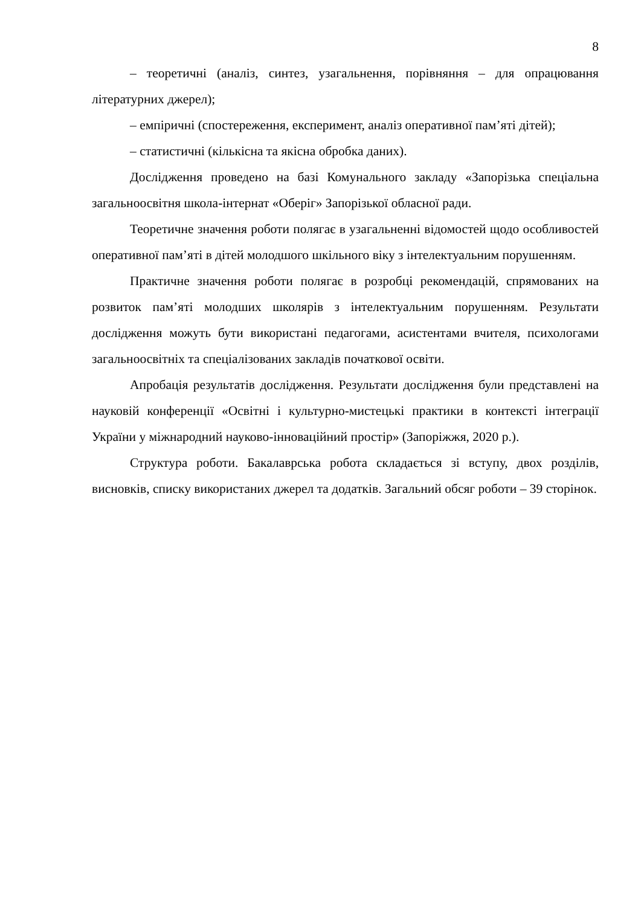8
– теоретичні (аналіз, синтез, узагальнення, порівняння – для опрацювання літературних джерел);
– емпіричні (спостереження, експеримент, аналіз оперативної пам’яті дітей);
– статистичні (кількісна та якісна обробка даних).
Дослідження проведено на базі Комунального закладу «Запорізька спеціальна загальноосвітня школа-інтернат «Оберіг» Запорізької обласної ради.
Теоретичне значення роботи полягає в узагальненні відомостей щодо особливостей оперативної пам’яті в дітей молодшого шкільного віку з інтелектуальним порушенням.
Практичне значення роботи полягає в розробці рекомендацій, спрямованих на розвиток пам’яті молодших школярів з інтелектуальним порушенням. Результати дослідження можуть бути використані педагогами, асистентами вчителя, психологами загальноосвітніх та спеціалізованих закладів початкової освіти.
Апробація результатів дослідження. Результати дослідження були представлені на науковій конференції «Освітні і культурно-мистецькі практики в контексті інтеграції України у міжнародний науково-інноваційний простір» (Запоріжжя, 2020 р.).
Структура роботи. Бакалаврська робота складається зі вступу, двох розділів, висновків, списку використаних джерел та додатків. Загальний обсяг роботи – 39 сторінок.